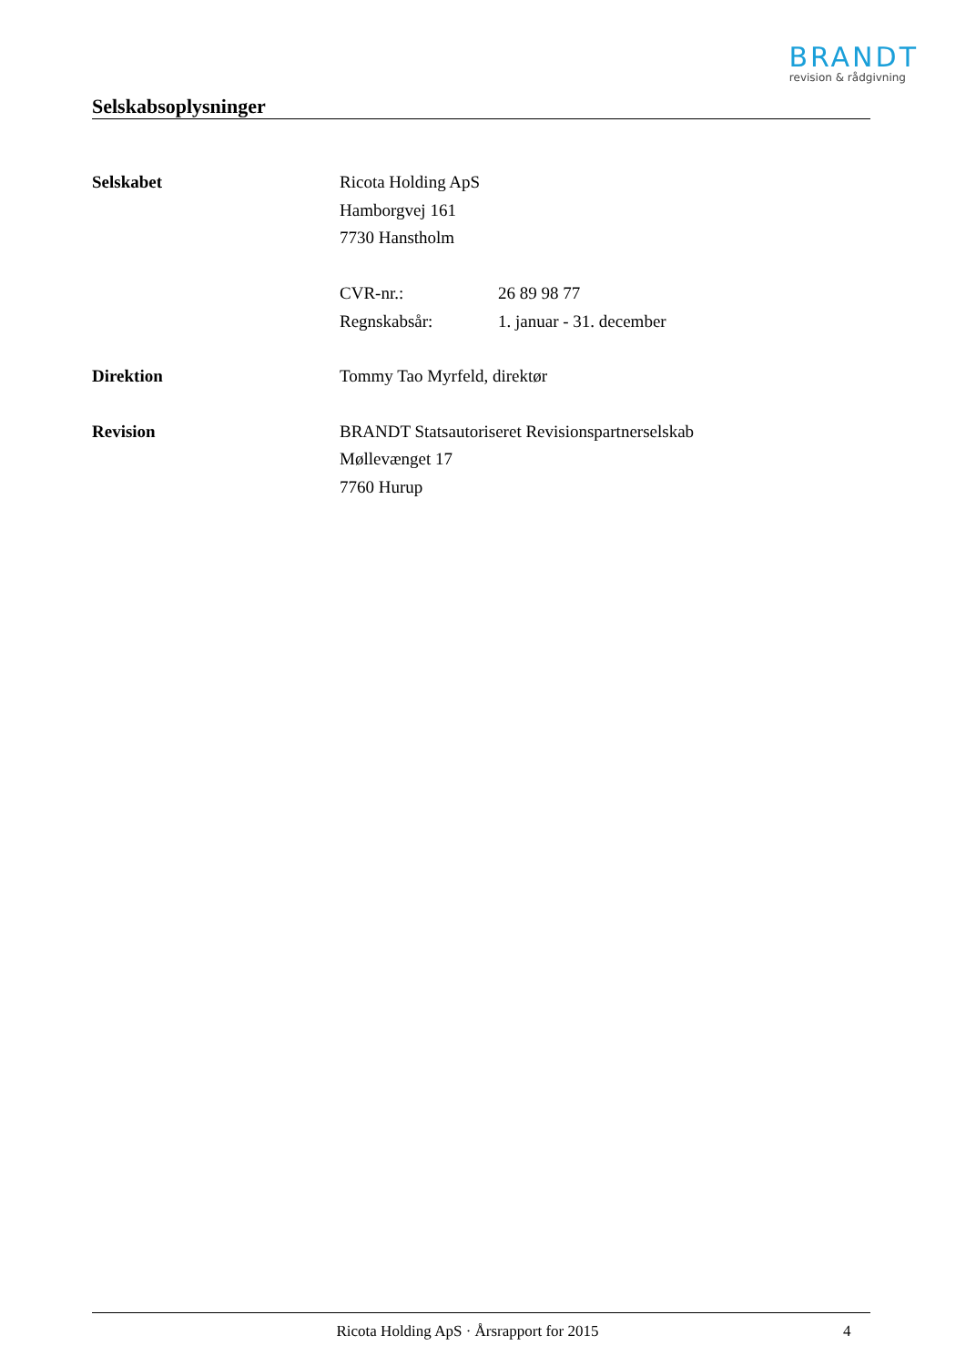BRANDT
revision & rådgivning
Selskabsoplysninger
Selskabet Ricota Holding ApS
Hamborgvej 161
7730 Hanstholm
CVR-nr.: 26 89 98 77
Regnskabsår: 1. januar - 31. december
Direktion Tommy Tao Myrfeld, direktør
Revision BRANDT Statsautoriseret Revisionspartnerselskab
Møllevænget 17
7760 Hurup
Ricota Holding ApS · Årsrapport for 2015
4